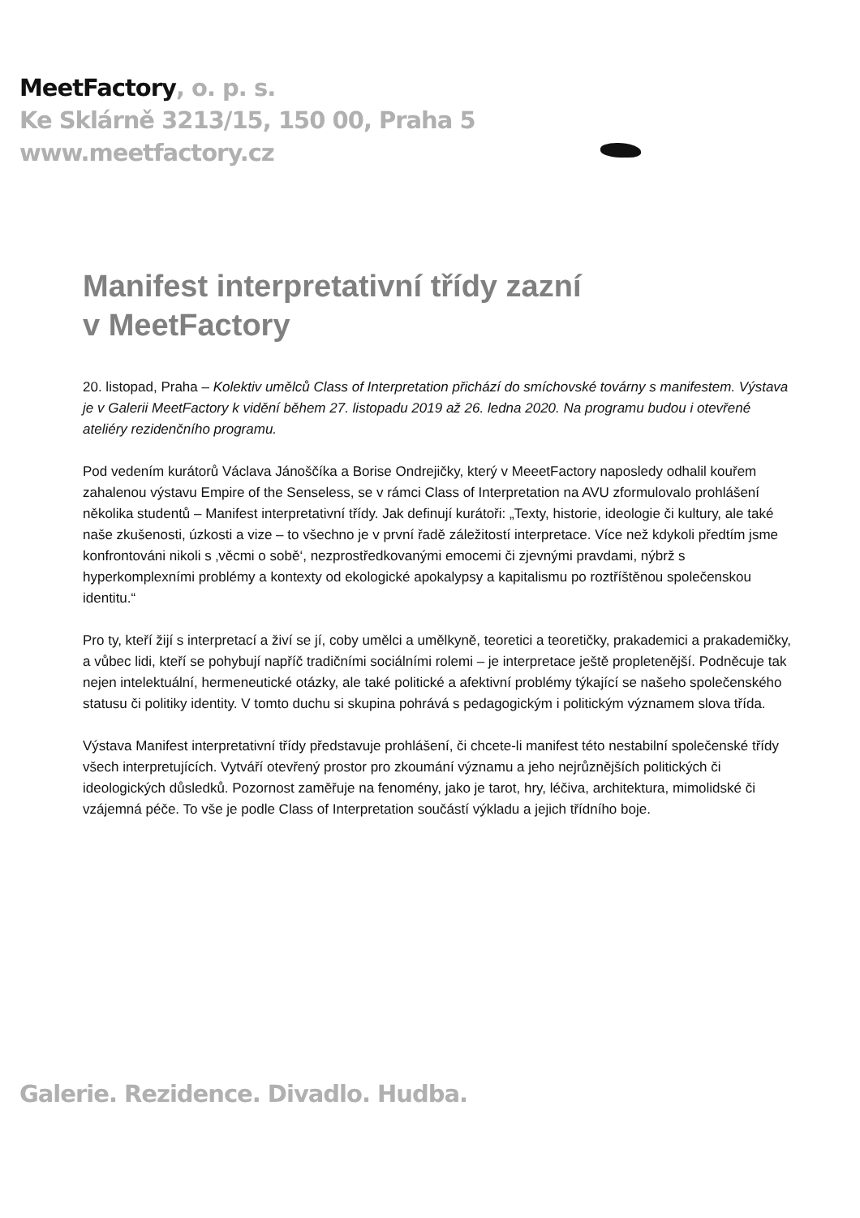MeetFactory, o. p. s.
Ke Sklárně 3213/15, 150 00, Praha 5
www.meetfactory.cz
Manifest interpretativní třídy zazní
v MeetFactory
20. listopad, Praha – Kolektiv umělců Class of Interpretation přichází do smíchovské továrny s manifestem. Výstava je v Galerii MeetFactory k vidění během 27. listopadu 2019 až 26. ledna 2020. Na programu budou i otevřené ateliéry rezidenčního programu.
Pod vedením kurátorů Václava Jánoščíka a Borise Ondrejičky, který v MeeetFactory naposledy odhalil kouřem zahalenou výstavu Empire of the Senseless, se v rámci Class of Interpretation na AVU zformulovalo prohlášení několika studentů – Manifest interpretativní třídy. Jak definují kurátoři: „Texty, historie, ideologie či kultury, ale také naše zkušenosti, úzkosti a vize – to všechno je v první řadě záležitostí interpretace. Více než kdykoli předtím jsme konfrontováni nikoli s ‚věcmi o sobě‘, nezprostředkovanými emocemi či zjevnými pravdami, nýbrž s hyperkomplexními problémy a kontexty od ekologické apokalypsy a kapitalismu po roztříštěnou společenskou identitu.“
Pro ty, kteří žijí s interpretací a živí se jí, coby umělci a umělkyně, teoretici a teoretičky, prakademici a prakademičky, a vůbec lidi, kteří se pohybují napříč tradičními sociálními rolemi – je interpretace ještě propletenější. Podněcuje tak nejen intelektuální, hermeneutické otázky, ale také politické a afektivní problémy týkající se našeho společenského statusu či politiky identity. V tomto duchu si skupina pohrává s pedagogickým i politickým významem slova třída.
Výstava Manifest interpretativní třídy představuje prohlášení, či chcete-li manifest této nestabilní společenské třídy všech interpretujících. Vytváří otevřený prostor pro zkoumání významu a jeho nejrůznějších politických či ideologických důsledků. Pozornost zaměřuje na fenomény, jako je tarot, hry, léčiva, architektura, mimolidské či vzájemná péče. To vše je podle Class of Interpretation součástí výkladu a jejich třídního boje.
Galerie. Rezidence. Divadlo. Hudba.